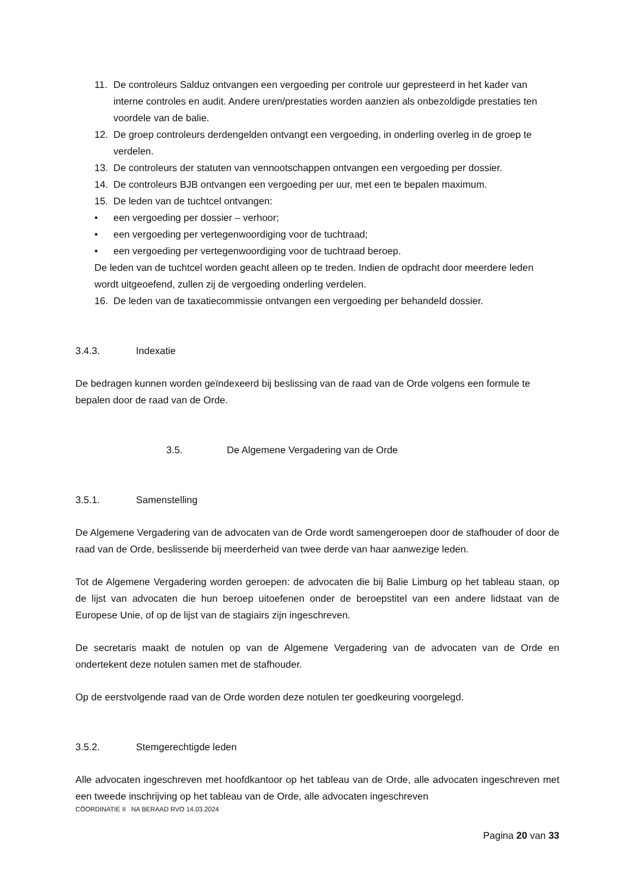11. De controleurs Salduz ontvangen een vergoeding per controle uur gepresteerd in het kader van interne controles en audit. Andere uren/prestaties worden aanzien als onbezoldigde prestaties ten voordele van de balie.
12. De groep controleurs derdengelden ontvangt een vergoeding, in onderling overleg in de groep te verdelen.
13. De controleurs der statuten van vennootschappen ontvangen een vergoeding per dossier.
14. De controleurs BJB ontvangen een vergoeding per uur, met een te bepalen maximum.
15. De leden van de tuchtcel ontvangen:
• een vergoeding per dossier – verhoor;
• een vergoeding per vertegenwoordiging voor de tuchtraad;
• een vergoeding per vertegenwoordiging voor de tuchtraad beroep.
De leden van de tuchtcel worden geacht alleen op te treden. Indien de opdracht door meerdere leden wordt uitgeoefend, zullen zij de vergoeding onderling verdelen.
16. De leden van de taxatiecommissie ontvangen een vergoeding per behandeld dossier.
3.4.3. Indexatie
De bedragen kunnen worden geïndexeerd bij beslissing van de raad van de Orde volgens een formule te bepalen door de raad van de Orde.
3.5. De Algemene Vergadering van de Orde
3.5.1. Samenstelling
De Algemene Vergadering van de advocaten van de Orde wordt samengeroepen door de stafhouder of door de raad van de Orde, beslissende bij meerderheid van twee derde van haar aanwezige leden.
Tot de Algemene Vergadering worden geroepen: de advocaten die bij Balie Limburg op het tableau staan, op de lijst van advocaten die hun beroep uitoefenen onder de beroepstitel van een andere lidstaat van de Europese Unie, of op de lijst van de stagiairs zijn ingeschreven.
De secretaris maakt de notulen op van de Algemene Vergadering van de advocaten van de Orde en ondertekent deze notulen samen met de stafhouder.
Op de eerstvolgende raad van de Orde worden deze notulen ter goedkeuring voorgelegd.
3.5.2. Stemgerechtigde leden
Alle advocaten ingeschreven met hoofdkantoor op het tableau van de Orde, alle advocaten ingeschreven met een tweede inschrijving op het tableau van de Orde, alle advocaten ingeschreven
CÖORDINATIE II NA BERAAD RVO 14.03.2024
Pagina 20 van 33